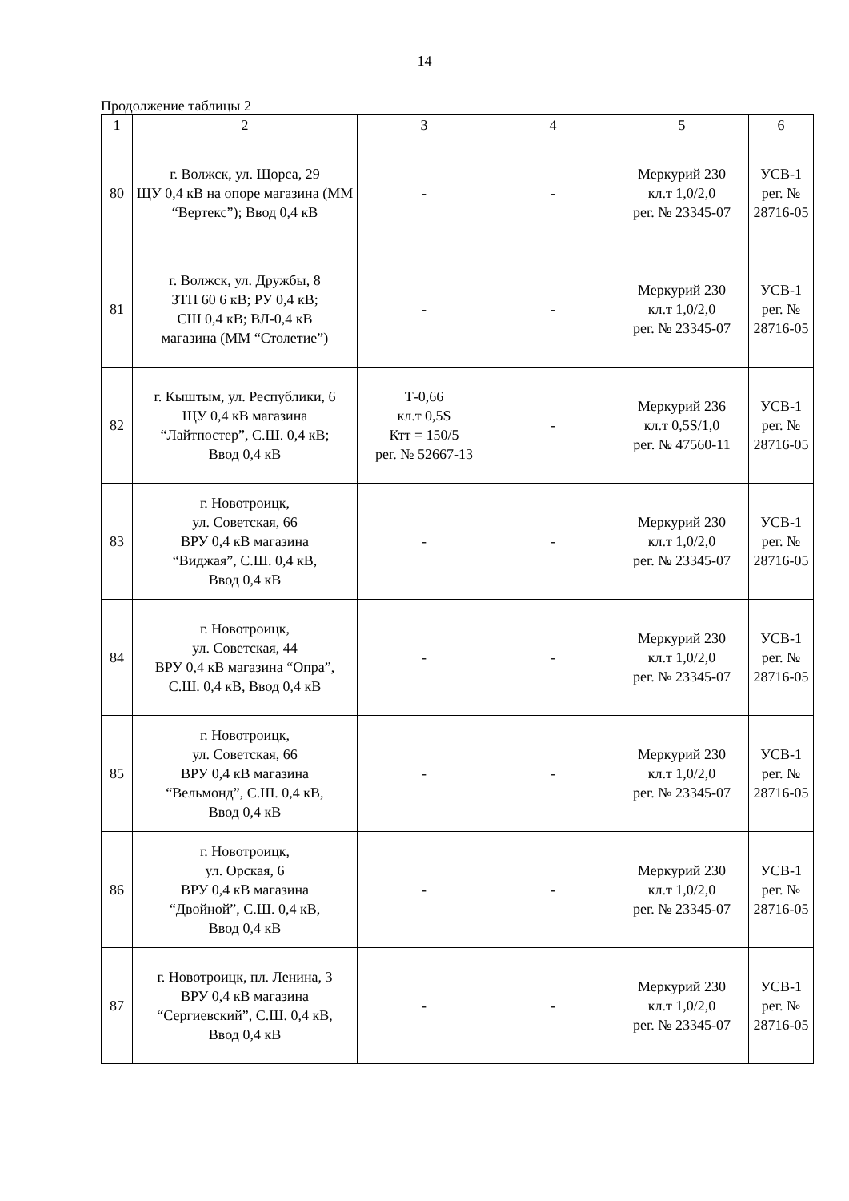14
Продолжение таблицы 2
| 1 | 2 | 3 | 4 | 5 | 6 |
| --- | --- | --- | --- | --- | --- |
| 80 | г. Волжск, ул. Щорса, 29 ЩУ 0,4 кВ на опоре магазина (ММ “Вертекс”); Ввод 0,4 кВ | - | - | Меркурий 230 кл.т 1,0/2,0 рег. № 23345-07 | УСВ-1 рег. № 28716-05 |
| 81 | г. Волжск, ул. Дружбы, 8 ЗТП 60 6 кВ; РУ 0,4 кВ; СШ 0,4 кВ; ВЛ-0,4 кВ магазина (ММ “Столетие”) | - | - | Меркурий 230 кл.т 1,0/2,0 рег. № 23345-07 | УСВ-1 рег. № 28716-05 |
| 82 | г. Кыштым, ул. Республики, 6 ЩУ 0,4 кВ магазина “Лайтпостер”, С.Ш. 0,4 кВ; Ввод 0,4 кВ | Т-0,66 кл.т 0,5S Ктт = 150/5 рег. № 52667-13 | - | Меркурий 236 кл.т 0,5S/1,0 рег. № 47560-11 | УСВ-1 рег. № 28716-05 |
| 83 | г. Новотроицк, ул. Советская, 66 ВРУ 0,4 кВ магазина “Виджая”, С.Ш. 0,4 кВ, Ввод 0,4 кВ | - | - | Меркурий 230 кл.т 1,0/2,0 рег. № 23345-07 | УСВ-1 рег. № 28716-05 |
| 84 | г. Новотроицк, ул. Советская, 44 ВРУ 0,4 кВ магазина “Опра”, С.Ш. 0,4 кВ, Ввод 0,4 кВ | - | - | Меркурий 230 кл.т 1,0/2,0 рег. № 23345-07 | УСВ-1 рег. № 28716-05 |
| 85 | г. Новотроицк, ул. Советская, 66 ВРУ 0,4 кВ магазина “Вельмонд”, С.Ш. 0,4 кВ, Ввод 0,4 кВ | - | - | Меркурий 230 кл.т 1,0/2,0 рег. № 23345-07 | УСВ-1 рег. № 28716-05 |
| 86 | г. Новотроицк, ул. Орская, 6 ВРУ 0,4 кВ магазина “Двойной”, С.Ш. 0,4 кВ, Ввод 0,4 кВ | - | - | Меркурий 230 кл.т 1,0/2,0 рег. № 23345-07 | УСВ-1 рег. № 28716-05 |
| 87 | г. Новотроицк, пл. Ленина, 3 ВРУ 0,4 кВ магазина “Сергиевский”, С.Ш. 0,4 кВ, Ввод 0,4 кВ | - | - | Меркурий 230 кл.т 1,0/2,0 рег. № 23345-07 | УСВ-1 рег. № 28716-05 |